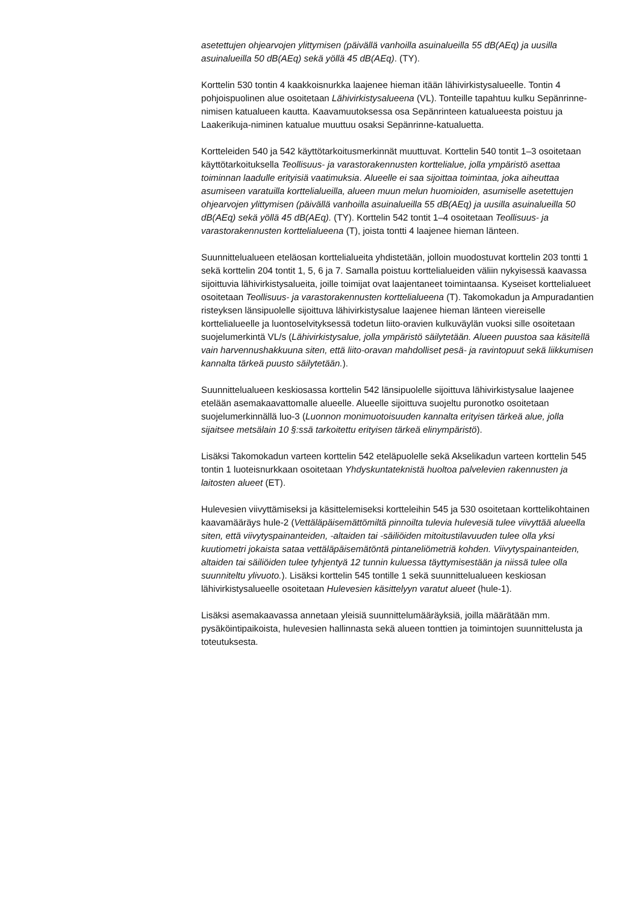asetettujen ohjearvojen ylittymisen (päivällä vanhoilla asuinalueilla 55 dB(AEq) ja uusilla asuinalueilla 50 dB(AEq) sekä yöllä 45 dB(AEq). (TY).
Korttelin 530 tontin 4 kaakkoisnurkka laajenee hieman itään lähivirkistysalueelle. Tontin 4 pohjoispuolinen alue osoitetaan Lähivirkistysalueena (VL). Tonteille tapahtuu kulku Sepänrinne-nimisen katualueen kautta. Kaavamuutoksessa osa Sepänrinteen katualueesta poistuu ja Laakerikuja-niminen katualue muuttuu osaksi Sepänrinne-katualuetta.
Kortteleiden 540 ja 542 käyttötarkoitusmerkinnät muuttuvat. Korttelin 540 tontit 1–3 osoitetaan käyttötarkoituksella Teollisuus- ja varastorakennusten korttelialue, jolla ympäristö asettaa toiminnan laadulle erityisiä vaatimuksia. Alueelle ei saa sijoittaa toimintaa, joka aiheuttaa asumiseen varatuilla korttelialueilla, alueen muun melun huomioiden, asumiselle asetettujen ohjearvojen ylittymisen (päivällä vanhoilla asuinalueilla 55 dB(AEq) ja uusilla asuinalueilla 50 dB(AEq) sekä yöllä 45 dB(AEq). (TY). Korttelin 542 tontit 1–4 osoitetaan Teollisuus- ja varastorakennusten korttelialueena (T), joista tontti 4 laajenee hieman länteen.
Suunnittelualueen eteläosan korttelialueita yhdistetään, jolloin muodostuvat korttelin 203 tontti 1 sekä korttelin 204 tontit 1, 5, 6 ja 7. Samalla poistuu korttelialueiden väliin nykyisessä kaavassa sijoittuvia lähivirkistysalueita, joille toimijat ovat laajentaneet toimintaansa. Kyseiset korttelialueet osoitetaan Teollisuus- ja varastorakennusten korttelialueena (T). Takomokadun ja Ampuradantien risteyksen länsipuolelle sijoittuva lähivirkistysalue laajenee hieman länteen viereiselle korttelialueelle ja luontoselvityksessä todetun liito-oravien kulkuväylän vuoksi sille osoitetaan suojelumerkintä VL/s (Lähivirkistysalue, jolla ympäristö säilytetään. Alueen puustoa saa käsitellä vain harvennushakkuuna siten, että liito-oravan mahdolliset pesä- ja ravintopuut sekä liikkumisen kannalta tärkeä puusto säilytetään.).
Suunnittelualueen keskiosassa korttelin 542 länsipuolelle sijoittuva lähivirkistysalue laajenee etelään asemakaavattomalle alueelle. Alueelle sijoittuva suojeltu puronotko osoitetaan suojelumerkinnällä luo-3 (Luonnon monimuotoisuuden kannalta erityisen tärkeä alue, jolla sijaitsee metsälain 10 §:ssä tarkoitettu erityisen tärkeä elinympäristö).
Lisäksi Takomokadun varteen korttelin 542 eteläpuolelle sekä Akselikadun varteen korttelin 545 tontin 1 luoteisnurkkaan osoitetaan Yhdyskuntateknistä huoltoa palvelevien rakennusten ja laitosten alueet (ET).
Hulevesien viivyttämiseksi ja käsittelemiseksi kortteleihin 545 ja 530 osoitetaan korttelikohtainen kaavamääräys hule-2 (Vettäläpäisemättömiltä pinnoilta tulevia hulevesiä tulee viivyttää alueella siten, että viivytyspainanteiden, -altaiden tai -säiliöiden mitoitustilavuuden tulee olla yksi kuutiometri jokaista sataa vettäläpäisemätöntä pintaneliömetriä kohden. Viivytyspainanteiden, altaiden tai säiliöiden tulee tyhjentyä 12 tunnin kuluessa täyttymisestään ja niissä tulee olla suunniteltu ylivuoto.). Lisäksi korttelin 545 tontille 1 sekä suunnittelualueen keskiosan lähivirkistysalueelle osoitetaan Hulevesien käsittelyyn varatut alueet (hule-1).
Lisäksi asemakaavassa annetaan yleisiä suunnittelumääräyksiä, joilla määrätään mm. pysäköintipaikoista, hulevesien hallinnasta sekä alueen tonttien ja toimintojen suunnittelusta ja toteutuksesta.